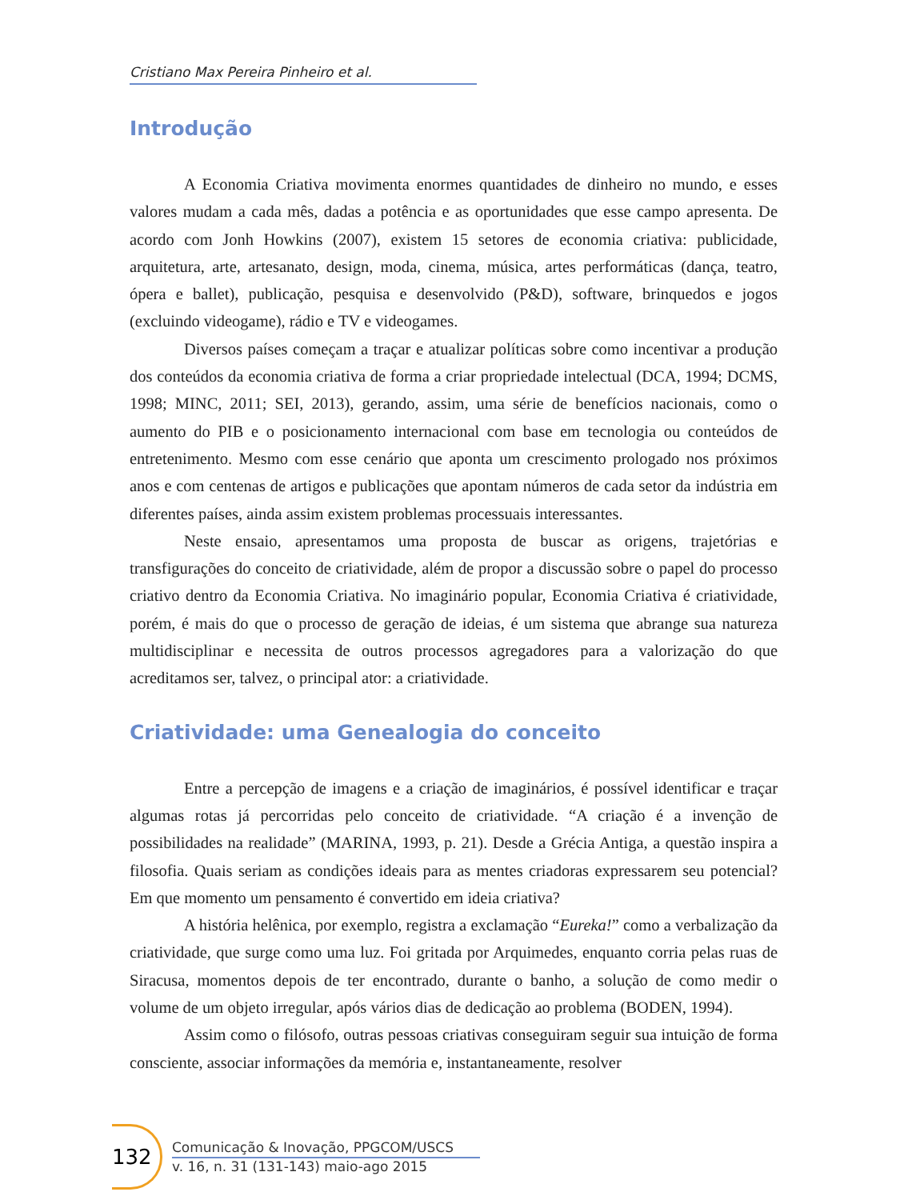Cristiano Max Pereira Pinheiro et al.
Introdução
A Economia Criativa movimenta enormes quantidades de dinheiro no mundo, e esses valores mudam a cada mês, dadas a potência e as oportunidades que esse campo apresenta. De acordo com Jonh Howkins (2007), existem 15 setores de economia criativa: publicidade, arquitetura, arte, artesanato, design, moda, cinema, música, artes performáticas (dança, teatro, ópera e ballet), publicação, pesquisa e desenvolvido (P&D), software, brinquedos e jogos (excluindo videogame), rádio e TV e videogames.
Diversos países começam a traçar e atualizar políticas sobre como incentivar a produção dos conteúdos da economia criativa de forma a criar propriedade intelectual (DCA, 1994; DCMS, 1998; MINC, 2011; SEI, 2013), gerando, assim, uma série de benefícios nacionais, como o aumento do PIB e o posicionamento internacional com base em tecnologia ou conteúdos de entretenimento. Mesmo com esse cenário que aponta um crescimento prologado nos próximos anos e com centenas de artigos e publicações que apontam números de cada setor da indústria em diferentes países, ainda assim existem problemas processuais interessantes.
Neste ensaio, apresentamos uma proposta de buscar as origens, trajetórias e transfigurações do conceito de criatividade, além de propor a discussão sobre o papel do processo criativo dentro da Economia Criativa. No imaginário popular, Economia Criativa é criatividade, porém, é mais do que o processo de geração de ideias, é um sistema que abrange sua natureza multidisciplinar e necessita de outros processos agregadores para a valorização do que acreditamos ser, talvez, o principal ator: a criatividade.
Criatividade: uma Genealogia do conceito
Entre a percepção de imagens e a criação de imaginários, é possível identificar e traçar algumas rotas já percorridas pelo conceito de criatividade. “A criação é a invenção de possibilidades na realidade” (MARINA, 1993, p. 21). Desde a Grécia Antiga, a questão inspira a filosofia. Quais seriam as condições ideais para as mentes criadoras expressarem seu potencial? Em que momento um pensamento é convertido em ideia criativa?
A história helênica, por exemplo, registra a exclamação “Eureka!” como a verbalização da criatividade, que surge como uma luz. Foi gritada por Arquimedes, enquanto corria pelas ruas de Siracusa, momentos depois de ter encontrado, durante o banho, a solução de como medir o volume de um objeto irregular, após vários dias de dedicação ao problema (BODEN, 1994).
Assim como o filósofo, outras pessoas criativas conseguiram seguir sua intuição de forma consciente, associar informações da memória e, instantaneamente, resolver
132
Comunicação & Inovação, PPGCOM/USCS
v. 16, n. 31 (131-143) maio-ago 2015